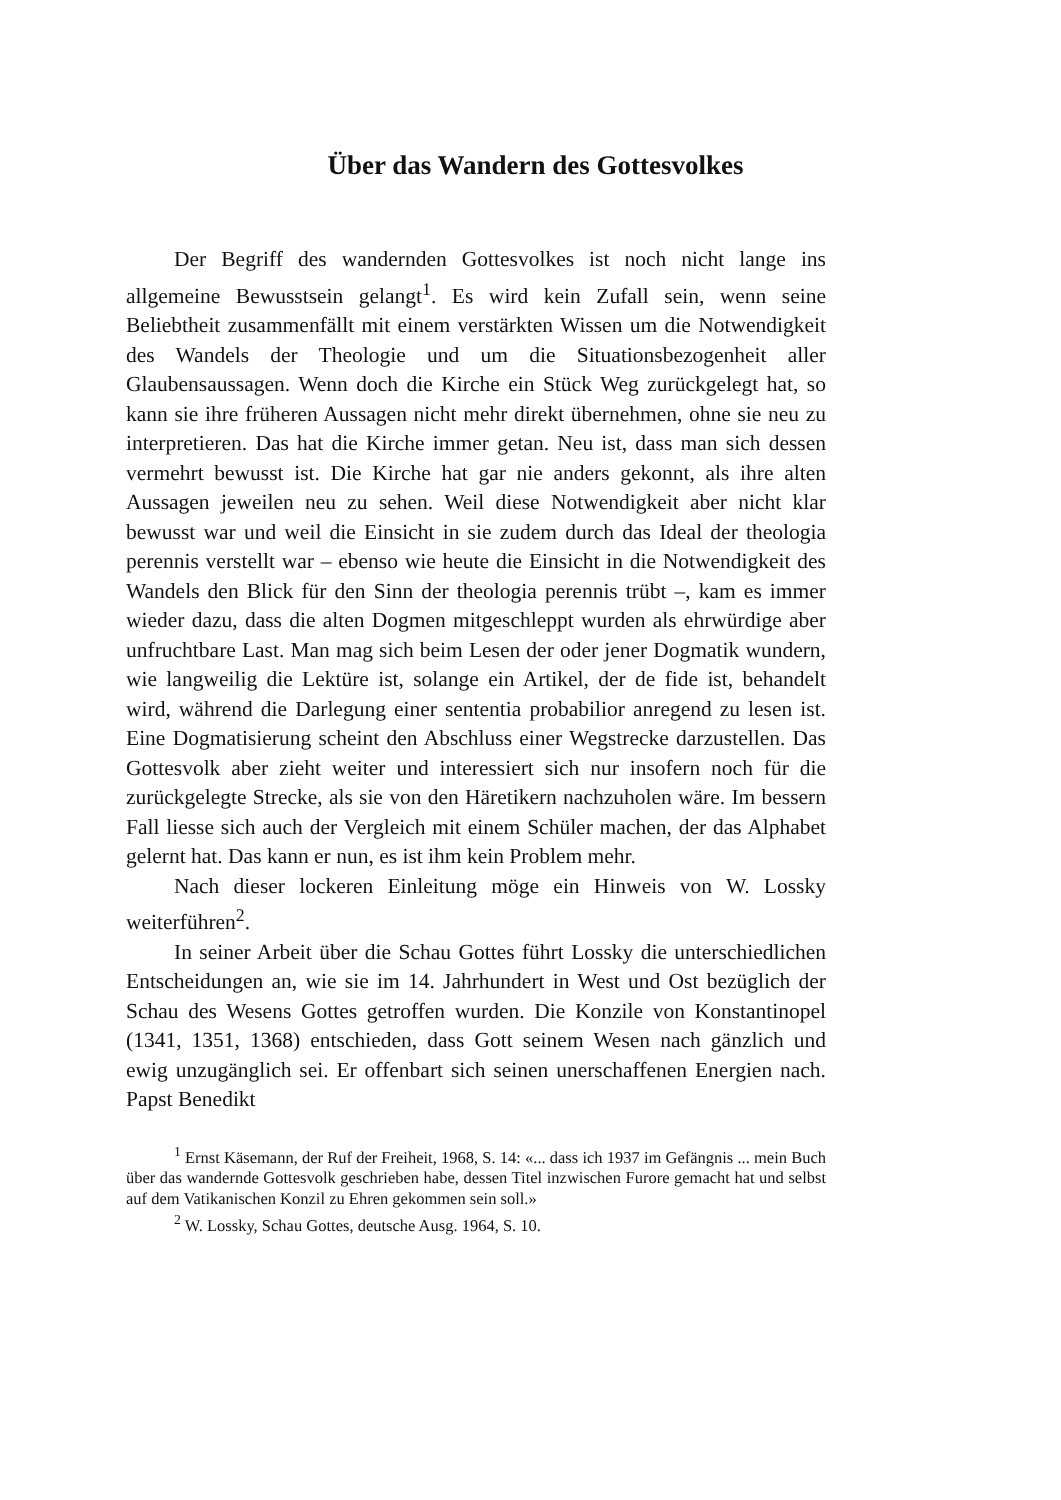Über das Wandern des Gottesvolkes
Der Begriff des wandernden Gottesvolkes ist noch nicht lange ins allgemeine Bewusstsein gelangt<sup>1</sup>. Es wird kein Zufall sein, wenn seine Beliebtheit zusammenfällt mit einem verstärkten Wissen um die Notwendigkeit des Wandels der Theologie und um die Situationsbezogenheit aller Glaubensaussagen. Wenn doch die Kirche ein Stück Weg zurückgelegt hat, so kann sie ihre früheren Aussagen nicht mehr direkt übernehmen, ohne sie neu zu interpretieren. Das hat die Kirche immer getan. Neu ist, dass man sich dessen vermehrt bewusst ist. Die Kirche hat gar nie anders gekonnt, als ihre alten Aussagen jeweilen neu zu sehen. Weil diese Notwendigkeit aber nicht klar bewusst war und weil die Einsicht in sie zudem durch das Ideal der theologia perennis verstellt war – ebenso wie heute die Einsicht in die Notwendigkeit des Wandels den Blick für den Sinn der theologia perennis trübt –, kam es immer wieder dazu, dass die alten Dogmen mitgeschleppt wurden als ehrwürdige aber unfruchtbare Last. Man mag sich beim Lesen der oder jener Dogmatik wundern, wie langweilig die Lektüre ist, solange ein Artikel, der de fide ist, behandelt wird, während die Darlegung einer sententia probabilior anregend zu lesen ist. Eine Dogmatisierung scheint den Abschluss einer Wegstrecke darzustellen. Das Gottesvolk aber zieht weiter und interessiert sich nur insofern noch für die zurückgelegte Strecke, als sie von den Häretikern nachzuholen wäre. Im bessern Fall liesse sich auch der Vergleich mit einem Schüler machen, der das Alphabet gelernt hat. Das kann er nun, es ist ihm kein Problem mehr.
Nach dieser lockeren Einleitung möge ein Hinweis von W. Lossky weiterführen<sup>2</sup>.
In seiner Arbeit über die Schau Gottes führt Lossky die unterschiedlichen Entscheidungen an, wie sie im 14. Jahrhundert in West und Ost bezüglich der Schau des Wesens Gottes getroffen wurden. Die Konzile von Konstantinopel (1341, 1351, 1368) entschieden, dass Gott seinem Wesen nach gänzlich und ewig unzugänglich sei. Er offenbart sich seinen unerschaffenen Energien nach. Papst Benedikt
<sup>1</sup> Ernst Käsemann, der Ruf der Freiheit, 1968, S. 14: «... dass ich 1937 im Gefängnis ... mein Buch über das wandernde Gottesvolk geschrieben habe, dessen Titel inzwischen Furore gemacht hat und selbst auf dem Vatikanischen Konzil zu Ehren gekommen sein soll.»
<sup>2</sup> W. Lossky, Schau Gottes, deutsche Ausg. 1964, S. 10.